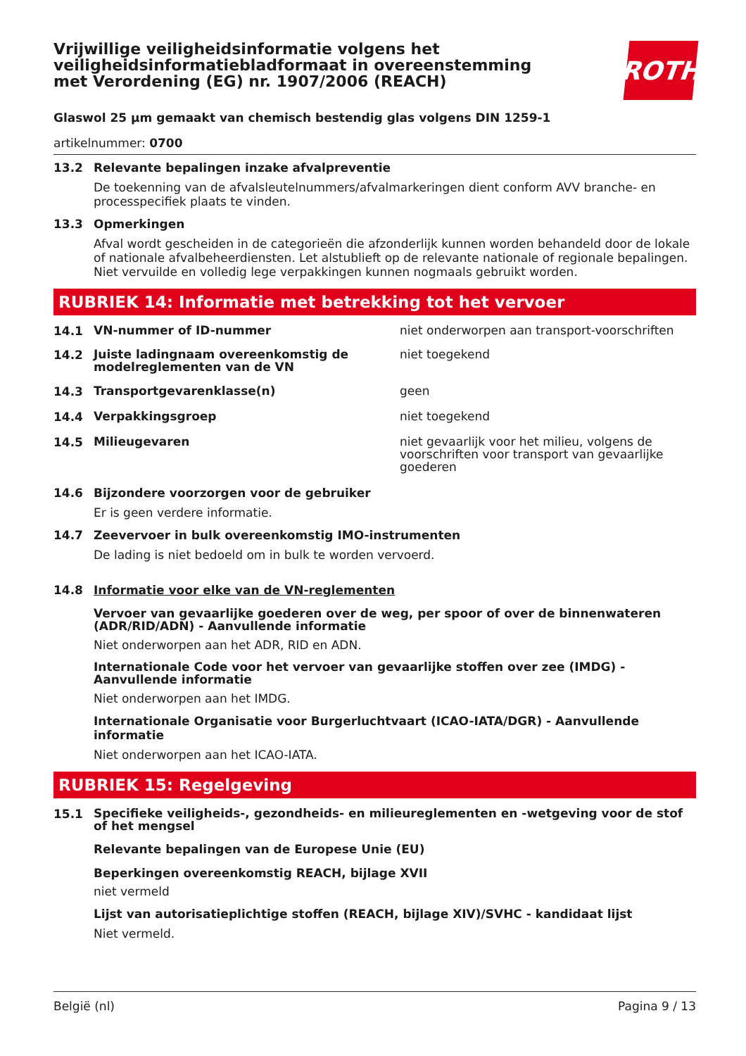Vrijwillige veiligheidsinformatie volgens het veiligheidsinformatiebladformaat in overeenstemming met Verordening (EG) nr. 1907/2006 (REACH)
ROTH
Glaswol 25 µm gemaakt van chemisch bestendig glas volgens DIN 1259-1
artikelnummer: 0700
13.2 Relevante bepalingen inzake afvalpreventie
De toekenning van de afvalsleutelnummers/afvalmarkeringen dient conform AVV branche- en processpecifiek plaats te vinden.
13.3 Opmerkingen
Afval wordt gescheiden in de categorieën die afzonderlijk kunnen worden behandeld door de lokale of nationale afvalbeheerdiensten. Let alstublieft op de relevante nationale of regionale bepalingen. Niet vervuilde en volledig lege verpakkingen kunnen nogmaals gebruikt worden.
RUBRIEK 14: Informatie met betrekking tot het vervoer
14.1
VN-nummer of ID-nummer niet onderworpen aan transport-voorschriften
14.2
Juiste ladingnaam overeenkomstig de modelreglementen van de VN
niet toegekend
14.3
Transportgevarenklasse(n) geen
14.4
Verpakkingsgroep niet toegekend
14.5
Milieugevaren niet gevaarlijk voor het milieu, volgens de voorschriften voor transport van gevaarlijke goederen
14.6 Bijzondere voorzorgen voor de gebruiker
Er is geen verdere informatie.
14.7 Zeevervoer in bulk overeenkomstig IMO-instrumenten
De lading is niet bedoeld om in bulk te worden vervoerd.
14.8 Informatie voor elke van de VN-reglementen
Vervoer van gevaarlijke goederen over de weg, per spoor of over de binnenwateren (ADR/RID/ADN) - Aanvullende informatie
Niet onderworpen aan het ADR, RID en ADN.
Internationale Code voor het vervoer van gevaarlijke stoffen over zee (IMDG) - Aanvullende informatie
Niet onderworpen aan het IMDG.
Internationale Organisatie voor Burgerluchtvaart (ICAO-IATA/DGR) - Aanvullende informatie
Niet onderworpen aan het ICAO-IATA.
RUBRIEK 15: Regelgeving
15.1
Specifieke veiligheids-, gezondheids- en milieureglementen en -wetgeving voor de stof of het mengsel
Relevante bepalingen van de Europese Unie (EU)
Beperkingen overeenkomstig REACH, bijlage XVII
niet vermeld
Lijst van autorisatieplichtige stoffen (REACH, bijlage XIV)/SVHC - kandidaat lijst
Niet vermeld.
België (nl) Pagina 9 / 13